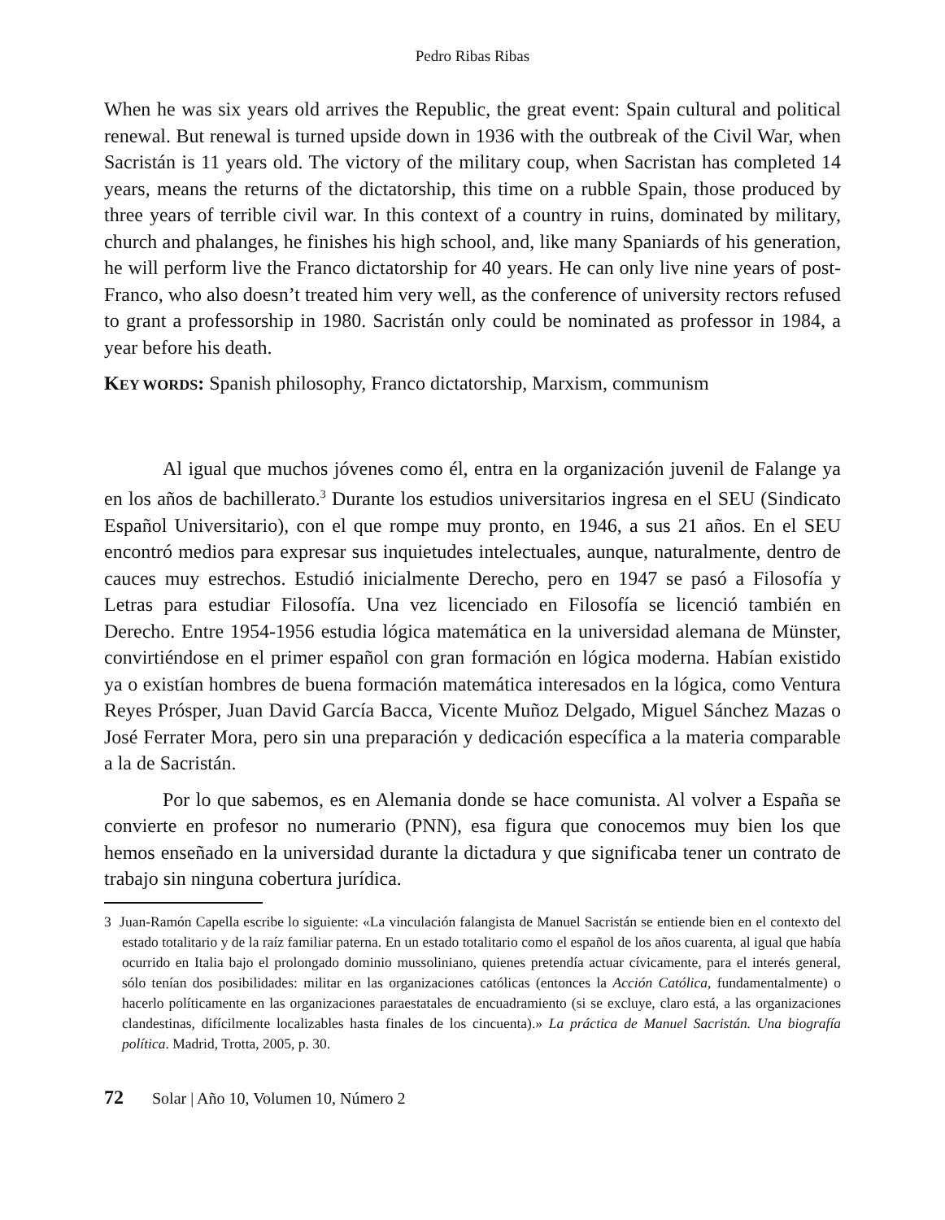Pedro Ribas Ribas
When he was six years old arrives the Republic, the great event: Spain cultural and political renewal. But renewal is turned upside down in 1936 with the outbreak of the Civil War, when Sacristán is 11 years old. The victory of the military coup, when Sacristan has completed 14 years, means the returns of the dictatorship, this time on a rubble Spain, those produced by three years of terrible civil war. In this context of a country in ruins, dominated by military, church and phalanges, he finishes his high school, and, like many Spaniards of his generation, he will perform live the Franco dictatorship for 40 years. He can only live nine years of post-Franco, who also doesn’t treated him very well, as the conference of university rectors refused to grant a professorship in 1980. Sacristán only could be nominated as professor in 1984, a year before his death.
KEY WORDS: Spanish philosophy, Franco dictatorship, Marxism, communism
Al igual que muchos jóvenes como él, entra en la organización juvenil de Falange ya en los años de bachillerato.<sup>3</sup> Durante los estudios universitarios ingresa en el SEU (Sindicato Español Universitario), con el que rompe muy pronto, en 1946, a sus 21 años. En el SEU encontró medios para expresar sus inquietudes intelectuales, aunque, naturalmente, dentro de cauces muy estrechos. Estudió inicialmente Derecho, pero en 1947 se pasó a Filosofía y Letras para estudiar Filosofía. Una vez licenciado en Filosofía se licenció también en Derecho. Entre 1954-1956 estudia lógica matemática en la universidad alemana de Münster, convirtiéndose en el primer español con gran formación en lógica moderna. Habían existido ya o existían hombres de buena formación matemática interesados en la lógica, como Ventura Reyes Prósper, Juan David García Bacca, Vicente Muñoz Delgado, Miguel Sánchez Mazas o José Ferrater Mora, pero sin una preparación y dedicación específica a la materia comparable a la de Sacristán.
Por lo que sabemos, es en Alemania donde se hace comunista. Al volver a España se convierte en profesor no numerario (PNN), esa figura que conocemos muy bien los que hemos enseñado en la universidad durante la dictadura y que significaba tener un contrato de trabajo sin ninguna cobertura jurídica.
3 Juan-Ramón Capella escribe lo siguiente: «La vinculación falangista de Manuel Sacristán se entiende bien en el contexto del estado totalitario y de la raíz familiar paterna. En un estado totalitario como el español de los años cuarenta, al igual que había ocurrido en Italia bajo el prolongado dominio mussoliniano, quienes pretendía actuar cívicamente, para el interés general, sólo tenían dos posibilidades: militar en las organizaciones católicas (entonces la Acción Católica, fundamentalmente) o hacerlo políticamente en las organizaciones paraestatales de encuadramiento (si se excluye, claro está, a las organizaciones clandestinas, difícilmente localizables hasta finales de los cincuenta).» La práctica de Manuel Sacristán. Una biografía política. Madrid, Trotta, 2005, p. 30.
72 Solar | Año 10, Volumen 10, Número 2